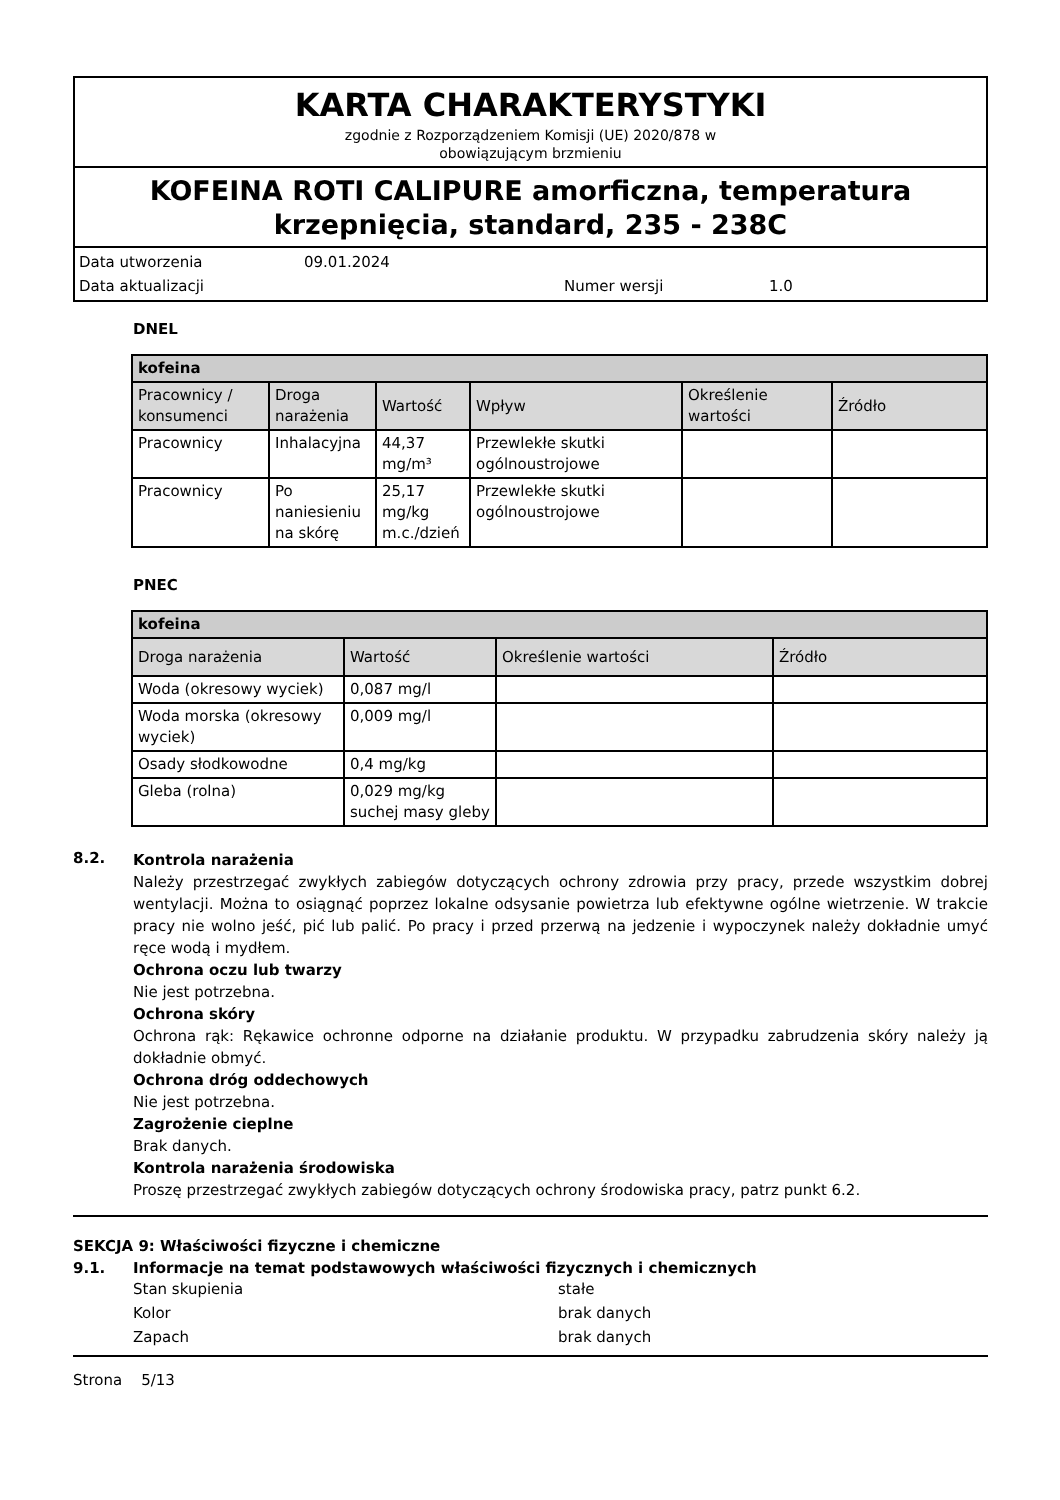KARTA CHARAKTERYSTYKI
zgodnie z Rozporządzeniem Komisji (UE) 2020/878 w
obowiązującym brzmieniu
KOFEINA ROTI CALIPURE amorficzna, temperatura krzepnięcia, standard, 235 - 238C
Data utworzenia 09.01.2024 Data aktualizacji Numer wersji 1.0
DNEL
| kofeina | | | | | |
| --- | --- | --- | --- | --- | --- |
| Pracownicy / konsumenci | Droga narażenia | Wartość | Wpływ | Określenie wartości | Źródło |
| Pracownicy | Inhalacyjna | 44,37 mg/m³ | Przewlekłe skutki ogólnoustrojowe | | |
| Pracownicy | Po naniesieniu na skórę | 25,17 mg/kg m.c./dzień | Przewlekłe skutki ogólnoustrojowe | | |
PNEC
| kofeina | | | |
| --- | --- | --- | --- |
| Droga narażenia | Wartość | Określenie wartości | Źródło |
| Woda (okresowy wyciek) | 0,087 mg/l | | |
| Woda morska (okresowy wyciek) | 0,009 mg/l | | |
| Osady słodkowodne | 0,4 mg/kg | | |
| Gleba (rolna) | 0,029 mg/kg suchej masy gleby | | |
8.2.
Kontrola narażenia
Należy przestrzegać zwykłych zabiegów dotyczących ochrony zdrowia przy pracy, przede wszystkim dobrej wentylacji. Można to osiągnąć poprzez lokalne odsysanie powietrza lub efektywne ogólne wietrzenie. W trakcie pracy nie wolno jeść, pić lub palić. Po pracy i przed przerwą na jedzenie i wypoczynek należy dokładnie umyć ręce wodą i mydłem.
Ochrona oczu lub twarzy
Nie jest potrzebna.
Ochrona skóry
Ochrona rąk: Rękawice ochronne odporne na działanie produktu. W przypadku zabrudzenia skóry należy ją dokładnie obmyć.
Ochrona dróg oddechowych
Nie jest potrzebna.
Zagrożenie cieplne
Brak danych.
Kontrola narażenia środowiska
Proszę przestrzegać zwykłych zabiegów dotyczących ochrony środowiska pracy, patrz punkt 6.2.
SEKCJA 9: Właściwości fizyczne i chemiczne
9.1. Informacje na temat podstawowych właściwości fizycznych i chemicznych
Stan skupienia stałe Kolor brak danych Zapach brak danych
Strona 5/13